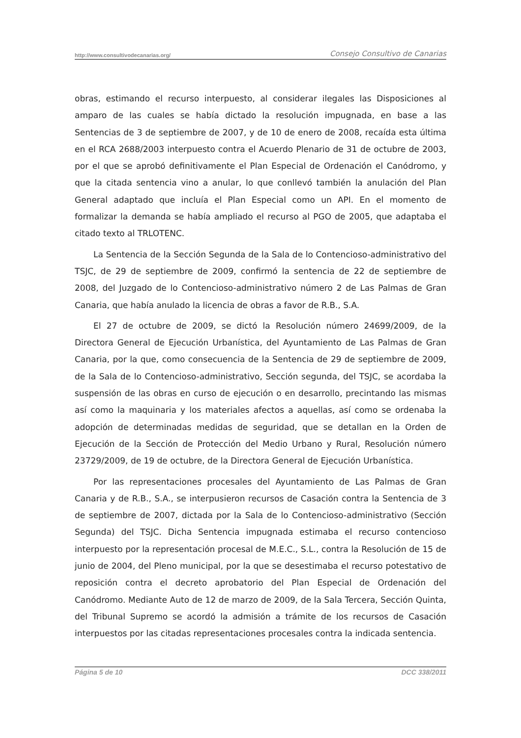http://www.consultivodecanarias.org/ Consejo Consultivo de Canarias
obras, estimando el recurso interpuesto, al considerar ilegales las Disposiciones al amparo de las cuales se había dictado la resolución impugnada, en base a las Sentencias de 3 de septiembre de 2007, y de 10 de enero de 2008, recaída esta última en el RCA 2688/2003 interpuesto contra el Acuerdo Plenario de 31 de octubre de 2003, por el que se aprobó definitivamente el Plan Especial de Ordenación el Canódromo, y que la citada sentencia vino a anular, lo que conllevó también la anulación del Plan General adaptado que incluía el Plan Especial como un API. En el momento de formalizar la demanda se había ampliado el recurso al PGO de 2005, que adaptaba el citado texto al TRLOTENC.
La Sentencia de la Sección Segunda de la Sala de lo Contencioso-administrativo del TSJC, de 29 de septiembre de 2009, confirmó la sentencia de 22 de septiembre de 2008, del Juzgado de lo Contencioso-administrativo número 2 de Las Palmas de Gran Canaria, que había anulado la licencia de obras a favor de R.B., S.A.
El 27 de octubre de 2009, se dictó la Resolución número 24699/2009, de la Directora General de Ejecución Urbanística, del Ayuntamiento de Las Palmas de Gran Canaria, por la que, como consecuencia de la Sentencia de 29 de septiembre de 2009, de la Sala de lo Contencioso-administrativo, Sección segunda, del TSJC, se acordaba la suspensión de las obras en curso de ejecución o en desarrollo, precintando las mismas así como la maquinaria y los materiales afectos a aquellas, así como se ordenaba la adopción de determinadas medidas de seguridad, que se detallan en la Orden de Ejecución de la Sección de Protección del Medio Urbano y Rural, Resolución número 23729/2009, de 19 de octubre, de la Directora General de Ejecución Urbanística.
Por las representaciones procesales del Ayuntamiento de Las Palmas de Gran Canaria y de R.B., S.A., se interpusieron recursos de Casación contra la Sentencia de 3 de septiembre de 2007, dictada por la Sala de lo Contencioso-administrativo (Sección Segunda) del TSJC. Dicha Sentencia impugnada estimaba el recurso contencioso interpuesto por la representación procesal de M.E.C., S.L., contra la Resolución de 15 de junio de 2004, del Pleno municipal, por la que se desestimaba el recurso potestativo de reposición contra el decreto aprobatorio del Plan Especial de Ordenación del Canódromo. Mediante Auto de 12 de marzo de 2009, de la Sala Tercera, Sección Quinta, del Tribunal Supremo se acordó la admisión a trámite de los recursos de Casación interpuestos por las citadas representaciones procesales contra la indicada sentencia.
Página 5 de 10 DCC 338/2011